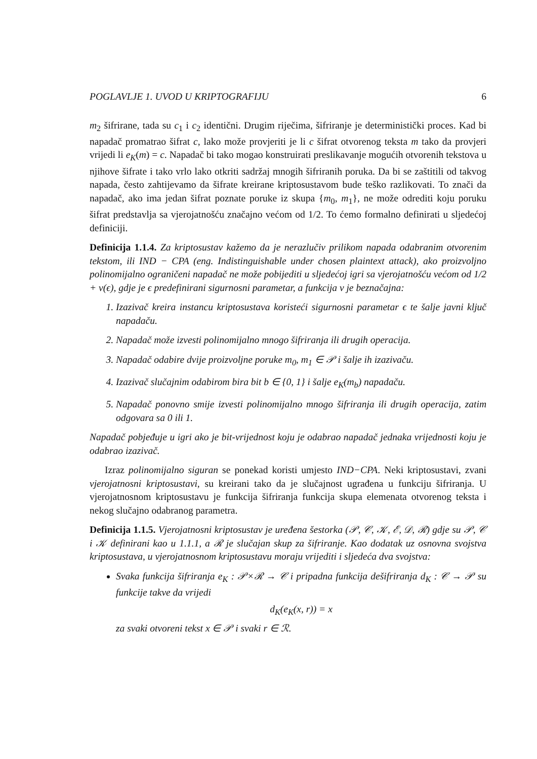POGLAVLJE 1. UVOD U KRIPTOGRAFIJU 6
m<sub>2</sub> šifrirane, tada su c<sub>1</sub> i c<sub>2</sub> identični. Drugim riječima, šifriranje je deterministički proces. Kad bi napadač promatrao šifrat c, lako može provjeriti je li c šifrat otvorenog teksta m tako da provjeri vrijedi li e<sub>K</sub>(m) = c. Napadač bi tako mogao konstruirati preslikavanje mogućih otvorenih tekstova u njihove šifrate i tako vrlo lako otkriti sadržaj mnogih šifriranih poruka. Da bi se zaštitili od takvog napada, često zahtijevamo da šifrate kreirane kriptosustavom bude teško razlikovati. To znači da napadač, ako ima jedan šifrat poznate poruke iz skupa {m<sub>0</sub>, m<sub>1</sub>}, ne može odrediti koju poruku šifrat predstavlja sa vjerojatnošću značajno većom od 1/2. To ćemo formalno definirati u sljedećoj definiciji.
Definicija 1.1.4. Za kriptosustav kažemo da je nerazlučiv prilikom napada odabranim otvorenim tekstom, ili IND − CPA (eng. Indistinguishable under chosen plaintext attack), ako proizvoljno polinomijalno ograničeni napadač ne može pobijediti u sljedećoj igri sa vjerojatnošću većom od 1/2 + ν(ϵ), gdje je ϵ predefinirani sigurnosni parametar, a funkcija ν je beznačajna:
1. Izazivač kreira instancu kriptosustava koristeći sigurnosni parametar ϵ te šalje javni ključ napadaču.
2. Napadač može izvesti polinomijalno mnogo šifriranja ili drugih operacija.
3. Napadač odabire dvije proizvoljne poruke m<sub>0</sub>, m<sub>1</sub> ∈ 𝒫 i šalje ih izazivaču.
4. Izazivač slučajnim odabirom bira bit b ∈ {0, 1} i šalje e<sub>K</sub>(m<sub>b</sub>) napadaču.
5. Napadač ponovno smije izvesti polinomijalno mnogo šifriranja ili drugih operacija, zatim odgovara sa 0 ili 1.
Napadač pobjeđuje u igri ako je bit-vrijednost koju je odabrao napadač jednaka vrijednosti koju je odabrao izazivač.
Izraz polinomijalno siguran se ponekad koristi umjesto IND−CPA. Neki kriptosustavi, zvani vjerojatnosni kriptosustavi, su kreirani tako da je slučajnost ugrađena u funkciju šifriranja. U vjerojatnosnom kriptosustavu je funkcija šifriranja funkcija skupa elemenata otvorenog teksta i nekog slučajno odabranog parametra.
Definicija 1.1.5. Vjerojatnosni kriptosustav je uređena šestorka (𝒫, 𝒞, 𝒦, ℰ, 𝒟, ℛ) gdje su 𝒫, 𝒞 i 𝒦 definirani kao u 1.1.1, a ℛ je slučajan skup za šifriranje. Kao dodatak uz osnovna svojstva kriptosustava, u vjerojatnosnom kriptosustavu moraju vrijediti i sljedeća dva svojstva:
Svaka funkcija šifriranja e<sub>K</sub> : 𝒫×ℛ → 𝒞 i pripadna funkcija dešifriranja d<sub>K</sub> : 𝒞 → 𝒫 su funkcije takve da vrijedi
d<sub>K</sub>(e<sub>K</sub>(x, r)) = x
za svaki otvoreni tekst x ∈ 𝒫 i svaki r ∈ ℛ.